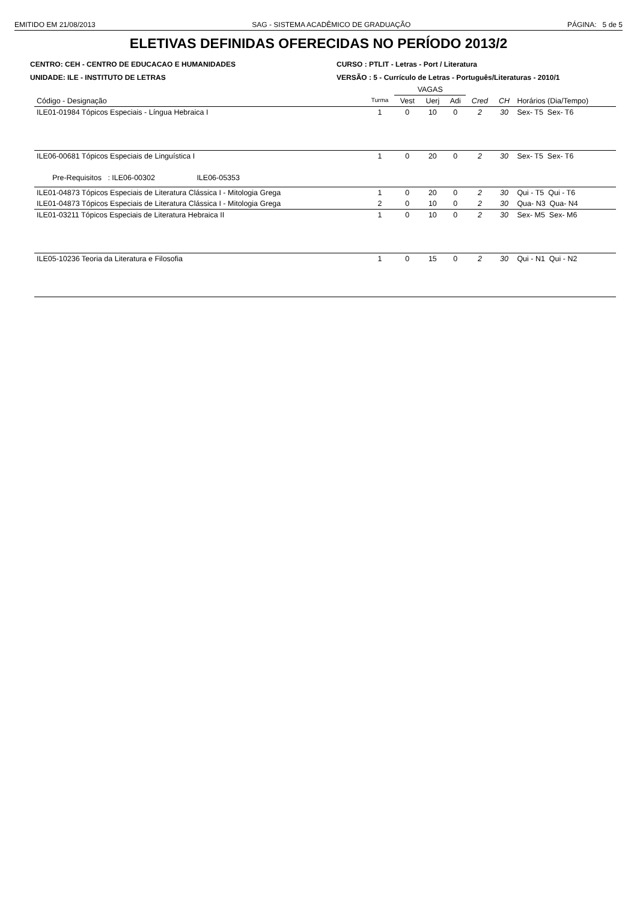EMITIDO EM 21/08/2013 SAG - SISTEMA ACADÊMICO DE GRADUAÇÃO PÁGINA: 5 de 5
ELETIVAS DEFINIDAS OFERECIDAS NO PERÍODO 2013/2
CENTRO: CEH - CENTRO DE EDUCACAO E HUMANIDADES
UNIDADE: ILE - INSTITUTO DE LETRAS
CURSO : PTLIT - Letras - Port / Literatura
VERSÃO : 5 - Currículo de Letras - Português/Literaturas - 2010/1
| | | VAGAS | | | | | |
| --- | --- | --- | --- | --- | --- | --- | --- |
| Código - Designação | Turma | Vest | Uerj | Adi | Cred | CH | Horários (Dia/Tempo) |
| ILE01-01984 Tópicos Especiais - Língua Hebraica I | 1 | 0 | 10 | 0 | 2 | 30 | Sex- T5 Sex- T6 |
| ILE06-00681 Tópicos Especiais de Linguística I | 1 | 0 | 20 | 0 | 2 | 30 | Sex- T5 Sex- T6 |
| Pre-Requisitos : ILE06-00302 ILE06-05353 | | | | | | | |
| ILE01-04873 Tópicos Especiais de Literatura Clássica I - Mitologia Grega | 1 | 0 | 20 | 0 | 2 | 30 | Qui - T5 Qui - T6 |
| ILE01-04873 Tópicos Especiais de Literatura Clássica I - Mitologia Grega | 2 | 0 | 10 | 0 | 2 | 30 | Qua- N3 Qua- N4 |
| ILE01-03211 Tópicos Especiais de Literatura Hebraica II | 1 | 0 | 10 | 0 | 2 | 30 | Sex- M5 Sex- M6 |
| ILE05-10236 Teoria da Literatura e Filosofia | 1 | 0 | 15 | 0 | 2 | 30 | Qui - N1 Qui - N2 |